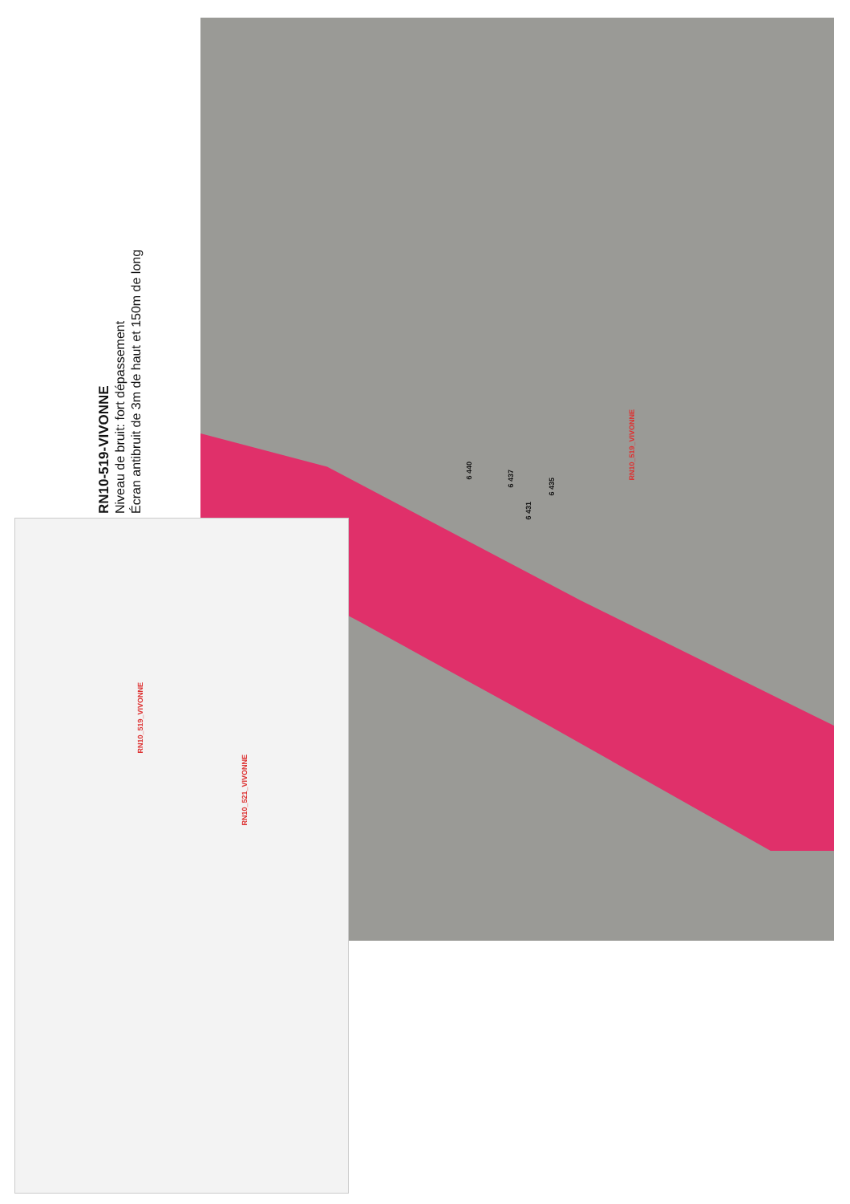RN10-519-VIVONNE
Niveau de bruit: fort dépassement
Écran antibruit de 3m de haut et 150m de long
6 440
6 437
6 431
6 435
RN10_519_VIVONNE
RN10_519_VIVONNE
RN10_521_VIVONNE